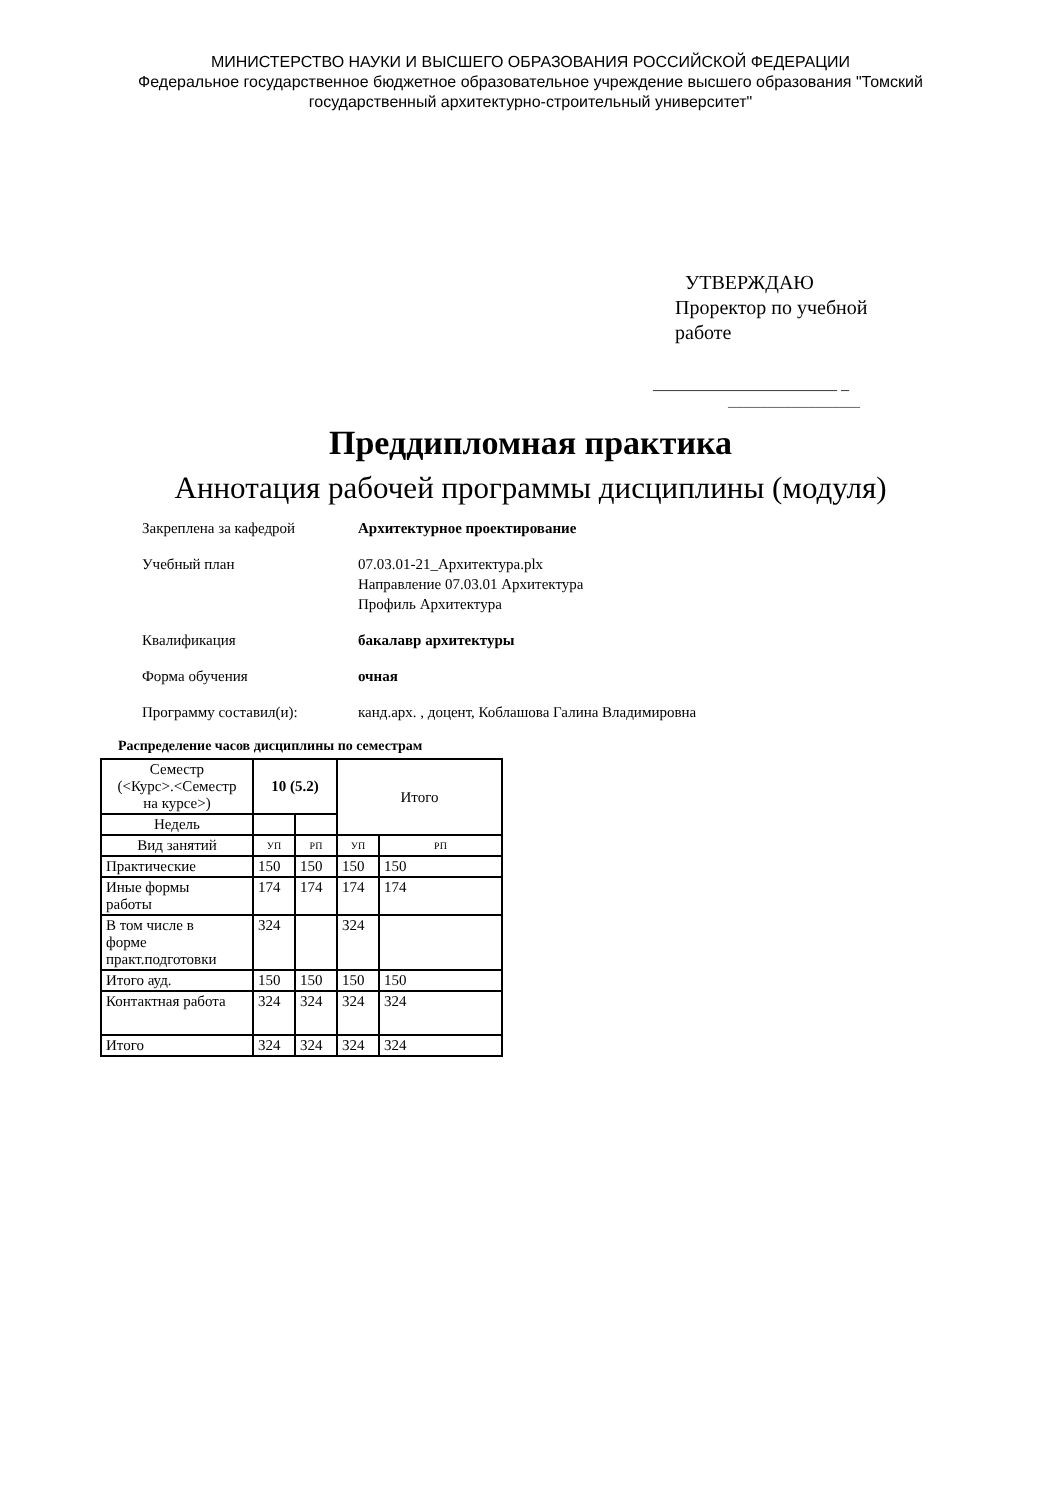МИНИСТЕРСТВО НАУКИ И ВЫСШЕГО ОБРАЗОВАНИЯ РОССИЙСКОЙ ФЕДЕРАЦИИ
Федеральное государственное бюджетное образовательное учреждение высшего образования "Томский
государственный архитектурно-строительный университет"
УТВЕРЖДАЮ
Проректор по учебной
работе
_______________________ _
______________________
Преддипломная практика
Аннотация рабочей программы дисциплины (модуля)
Закреплена за кафедрой Архитектурное проектирование
Учебный план 07.03.01-21_Архитектура.plx
Направление 07.03.01 Архитектура
Профиль Архитектура
Квалификация бакалавр архитектуры
Форма обучения очная
Программу составил(и): канд.арх. , доцент, Коблашова Галина Владимировна
Распределение часов дисциплины по семестрам
| Семестр (<Курс>.<Семестр на курсе>) | 10 (5.2) | | Итого | |
| Недель | | | | |
| Вид занятий | УП | РП | УП | РП |
| Практические | 150 | 150 | 150 | 150 |
| Иные формы работы | 174 | 174 | 174 | 174 |
| В том числе в форме практ.подготовки | 324 | | 324 | |
| Итого ауд. | 150 | 150 | 150 | 150 |
| Контактная работа | 324 | 324 | 324 | 324 |
| Итого | 324 | 324 | 324 | 324 |